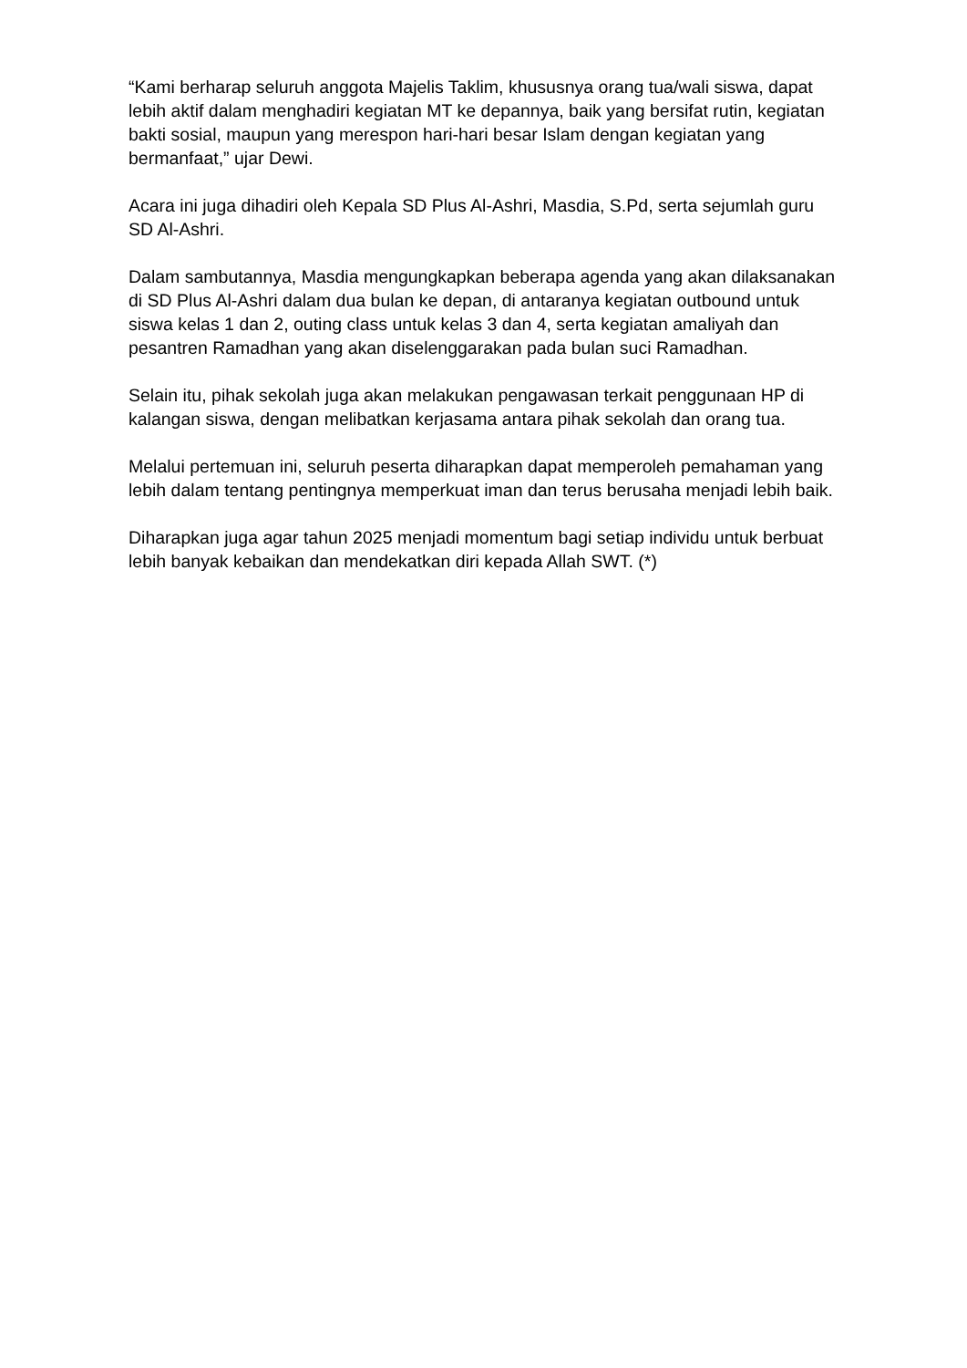“Kami berharap seluruh anggota Majelis Taklim, khususnya orang tua/wali siswa, dapat lebih aktif dalam menghadiri kegiatan MT ke depannya, baik yang bersifat rutin, kegiatan bakti sosial, maupun yang merespon hari-hari besar Islam dengan kegiatan yang bermanfaat,” ujar Dewi.
Acara ini juga dihadiri oleh Kepala SD Plus Al-Ashri, Masdia, S.Pd, serta sejumlah guru SD Al-Ashri.
Dalam sambutannya, Masdia mengungkapkan beberapa agenda yang akan dilaksanakan di SD Plus Al-Ashri dalam dua bulan ke depan, di antaranya kegiatan outbound untuk siswa kelas 1 dan 2, outing class untuk kelas 3 dan 4, serta kegiatan amaliyah dan pesantren Ramadhan yang akan diselenggarakan pada bulan suci Ramadhan.
Selain itu, pihak sekolah juga akan melakukan pengawasan terkait penggunaan HP di kalangan siswa, dengan melibatkan kerjasama antara pihak sekolah dan orang tua.
Melalui pertemuan ini, seluruh peserta diharapkan dapat memperoleh pemahaman yang lebih dalam tentang pentingnya memperkuat iman dan terus berusaha menjadi lebih baik.
Diharapkan juga agar tahun 2025 menjadi momentum bagi setiap individu untuk berbuat lebih banyak kebaikan dan mendekatkan diri kepada Allah SWT. (*)